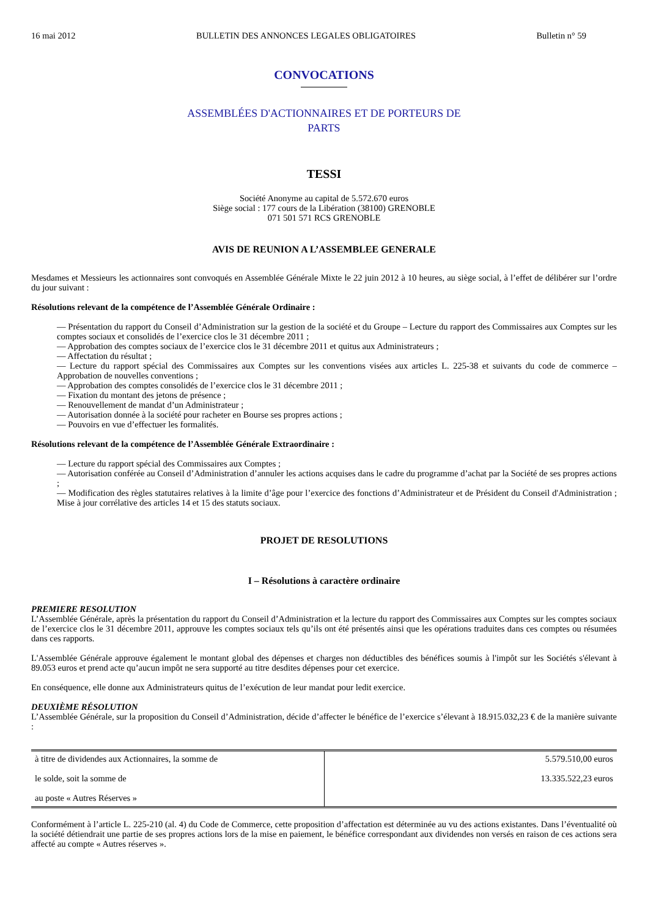16 mai 2012 BULLETIN DES ANNONCES LEGALES OBLIGATOIRES Bulletin n° 59
CONVOCATIONS
ASSEMBLÉES D'ACTIONNAIRES ET DE PORTEURS DE
PARTS
TESSI
Société Anonyme au capital de 5.572.670 euros
Siège social : 177 cours de la Libération (38100) GRENOBLE
071 501 571 RCS GRENOBLE
AVIS DE REUNION A L’ASSEMBLEE GENERALE
Mesdames et Messieurs les actionnaires sont convoqués en Assemblée Générale Mixte le 22 juin 2012 à 10 heures, au siège social, à l’effet de délibérer sur l’ordre du jour suivant :
Résolutions relevant de la compétence de l’Assemblée Générale Ordinaire :
— Présentation du rapport du Conseil d’Administration sur la gestion de la société et du Groupe – Lecture du rapport des Commissaires aux Comptes sur les comptes sociaux et consolidés de l’exercice clos le 31 décembre 2011 ;
— Approbation des comptes sociaux de l’exercice clos le 31 décembre 2011 et quitus aux Administrateurs ;
— Affectation du résultat ;
— Lecture du rapport spécial des Commissaires aux Comptes sur les conventions visées aux articles L. 225-38 et suivants du code de commerce – Approbation de nouvelles conventions ;
— Approbation des comptes consolidés de l’exercice clos le 31 décembre 2011 ;
— Fixation du montant des jetons de présence ;
— Renouvellement de mandat d’un Administrateur ;
— Autorisation donnée à la société pour racheter en Bourse ses propres actions ;
— Pouvoirs en vue d’effectuer les formalités.
Résolutions relevant de la compétence de l’Assemblée Générale Extraordinaire :
— Lecture du rapport spécial des Commissaires aux Comptes ;
— Autorisation conférée au Conseil d’Administration d’annuler les actions acquises dans le cadre du programme d’achat par la Société de ses propres actions ;
— Modification des règles statutaires relatives à la limite d’âge pour l’exercice des fonctions d’Administrateur et de Président du Conseil d'Administration ; Mise à jour corrélative des articles 14 et 15 des statuts sociaux.
PROJET DE RESOLUTIONS
I – Résolutions à caractère ordinaire
PREMIERE RESOLUTION
L’Assemblée Générale, après la présentation du rapport du Conseil d’Administration et la lecture du rapport des Commissaires aux Comptes sur les comptes sociaux de l’exercice clos le 31 décembre 2011, approuve les comptes sociaux tels qu’ils ont été présentés ainsi que les opérations traduites dans ces comptes ou résumées dans ces rapports.
L'Assemblée Générale approuve également le montant global des dépenses et charges non déductibles des bénéfices soumis à l'impôt sur les Sociétés s'élevant à 89.053 euros et prend acte qu’aucun impôt ne sera supporté au titre desdites dépenses pour cet exercice.
En conséquence, elle donne aux Administrateurs quitus de l’exécution de leur mandat pour ledit exercice.
DEUXIÈME RÉSOLUTION
L’Assemblée Générale, sur la proposition du Conseil d’Administration, décide d’affecter le bénéfice de l’exercice s’élevant à 18.915.032,23 € de la manière suivante :
| à titre de dividendes aux Actionnaires, la somme de le solde, soit la somme de au poste « Autres Réserves » | 5.579.510,00 euros 13.335.522,23 euros |
Conformément à l’article L. 225-210 (al. 4) du Code de Commerce, cette proposition d’affectation est déterminée au vu des actions existantes. Dans l’éventualité où la société détiendrait une partie de ses propres actions lors de la mise en paiement, le bénéfice correspondant aux dividendes non versés en raison de ces actions sera affecté au compte « Autres réserves ».